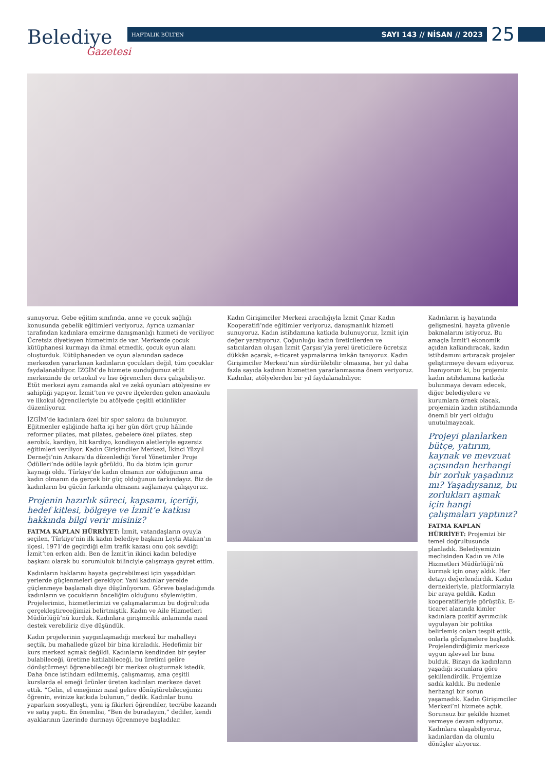Belediye
Gazetesi
HAFTALIK BÜLTEN SAYI 143 // NİSAN // 2023 25
sunuyoruz. Gebe eğitim sınıfında, anne ve çocuk sağlığı konusunda gebelik eğitimleri veriyoruz. Ayrıca uzmanlar tarafından kadınlara emzirme danışmanlığı hizmeti de veriliyor. Ücretsiz diyetisyen hizmetimiz de var. Merkezde çocuk kütüphanesi kurmayı da ihmal etmedik, çocuk oyun alanı oluşturduk. Kütüphaneden ve oyun alanından sadece merkezden yararlanan kadınların çocukları değil, tüm çocuklar faydalanabiliyor. İZGİM’de hizmete sunduğumuz etüt merkezinde de ortaokul ve lise öğrencileri ders çalışabiliyor. Etüt merkezi aynı zamanda akıl ve zekâ oyunları atölyesine ev sahipliği yapıyor. İzmit’ten ve çevre ilçelerden gelen anaokulu ve ilkokul öğrencileriyle bu atölyede çeşitli etkinlikler düzenliyoruz.
İZGİM’de kadınlara özel bir spor salonu da bulunuyor. Eğitmenler eşliğinde hafta içi her gün dört grup hâlinde reformer pilates, mat pilates, gebelere özel pilates, step aerobik, kardiyo, hit kardiyo, kondisyon aletleriyle egzersiz eğitimleri veriliyor. Kadın Girişimciler Merkezi, İkinci Yüzyıl Derneği’nin Ankara’da düzenlediği Yerel Yönetimler Proje Ödülleri’nde ödüle layık görüldü. Bu da bizim için gurur kaynağı oldu. Türkiye’de kadın olmanın zor olduğunun ama kadın olmanın da gerçek bir güç olduğunun farkındayız. Biz de kadınların bu gücün farkında olmasını sağlamaya çalışıyoruz.
Projenin hazırlık süreci, kapsamı, içeriği, hedef kitlesi, bölgeye ve İzmit’e katkısı hakkında bilgi verir misiniz?
FATMA KAPLAN HÜRRİYET: İzmit, vatandaşların oyuyla seçilen, Türkiye’nin ilk kadın belediye başkanı Leyla Atakan’ın ilçesi. 1971’de geçirdiği elim trafik kazası onu çok sevdiği İzmit’ten erken aldı. Ben de İzmit’in ikinci kadın belediye başkanı olarak bu sorumluluk bilinciyle çalışmaya gayret ettim.
Kadınların haklarını hayata geçirebilmesi için yaşadıkları yerlerde güçlenmeleri gerekiyor. Yani kadınlar yerelde güçlenmeye başlamalı diye düşünüyorum. Göreve başladığımda kadınların ve çocukların önceliğim olduğunu söylemiştim. Projelerimizi, hizmetlerimizi ve çalışmalarımızı bu doğrultuda gerçekleştireceğimizi belirtmiştik. Kadın ve Aile Hizmetleri Müdürlüğü’nü kurduk. Kadınlara girişimcilik anlamında nasıl destek verebiliriz diye düşündük.
Kadın projelerinin yaygınlaşmadığı merkezî bir mahalleyi seçtik, bu mahallede güzel bir bina kiraladık. Hedefimiz bir kurs merkezi açmak değildi. Kadınların kendinden bir şeyler bulabileceği, üretime katılabileceği, bu üretimi gelire dönüştürmeyi öğrenebileceği bir merkez oluşturmak istedik. Daha önce istihdam edilmemiş, çalışmamış, ama çeşitli kurslarda el emeği ürünler üreten kadınları merkeze davet ettik. “Gelin, el emeğinizi nasıl gelire dönüştürebileceğinizi öğrenin, evinize katkıda bulunun,” dedik. Kadınlar bunu yaparken sosyalleşti, yeni iş fikirleri öğrendiler, tecrübe kazandı ve satış yaptı. En önemlisi, “Ben de buradayım,” dediler, kendi ayaklarının üzerinde durmayı öğrenmeye başladılar.
Kadın Girişimciler Merkezi aracılığıyla İzmit Çınar Kadın Kooperatifi’nde eğitimler veriyoruz, danışmanlık hizmeti sunuyoruz. Kadın istihdamına katkıda bulunuyoruz, İzmit için değer yaratıyoruz. Çoğunluğu kadın üreticilerden ve satıcılardan oluşan İzmit Çarşısı’yla yerel üreticilere ücretsiz dükkân açarak, e-ticaret yapmalarına imkân tanıyoruz. Kadın Girişimciler Merkezi’nin sürdürülebilir olmasına, her yıl daha fazla sayıda kadının hizmetten yararlanmasına önem veriyoruz. Kadınlar, atölyelerden bir yıl faydalanabiliyor.
Kadınların iş hayatında gelişmesini, hayata güvenle bakmalarını istiyoruz. Bu amaçla İzmit’i ekonomik açıdan kalkındıracak, kadın istihdamını artıracak projeler geliştirmeye devam ediyoruz. İnanıyorum ki, bu projemiz kadın istihdamına katkıda bulunmaya devam edecek, diğer belediyelere ve kurumlara örnek olacak, projemizin kadın istihdamında önemli bir yeri olduğu unutulmayacak.
Projeyi planlarken bütçe, yatırım, kaynak ve mevzuat açısından herhangi bir zorluk yaşadınız mı? Yaşadıysanız, bu zorlukları aşmak için hangi çalışmaları yaptınız?
FATMA KAPLAN HÜRRİYET: Projemizi bir temel doğrultusunda planladık. Belediyemizin meclisinden Kadın ve Aile Hizmetleri Müdürlüğü’nü kurmak için onay aldık. Her detayı değerlendirdik. Kadın dernekleriyle, platformlarıyla bir araya geldik. Kadın kooperatifleriyle görüştük. E-ticaret alanında kimler kadınlara pozitif ayrımcılık uygulayan bir politika belirlemiş onları tespit ettik, onlarla görüşmelere başladık. Projelendirdiğimiz merkeze uygun işlevsel bir bina bulduk. Binayı da kadınların yaşadığı sorunlara göre şekillendirdik. Projemize sadık kaldık. Bu nedenle herhangi bir sorun yaşamadık. Kadın Girişimciler Merkezi’ni hizmete açtık. Sorunsuz bir şekilde hizmet vermeye devam ediyoruz. Kadınlara ulaşabiliyoruz, kadınlardan da olumlu dönüşler alıyoruz.